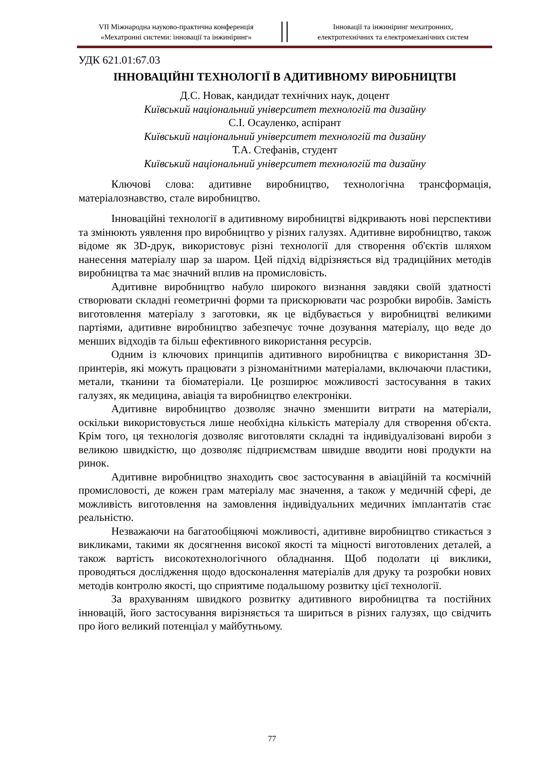VII Міжнародна науково-практична конференція
«Мехатронні системи: інновації та інжиніринг»
Інновації та інжиніринг мехатронних,
електротехнічних та електромеханічних систем
УДК 621.01:67.03
ІННОВАЦІЙНІ ТЕХНОЛОГІЇ В АДИТИВНОМУ ВИРОБНИЦТВІ
Д.С. Новак, кандидат технічних наук, доцент
Київський національний університет технологій та дизайну
С.І. Осауленко, аспірант
Київський національний університет технологій та дизайну
Т.А. Стефанів, студент
Київський національний університет технологій та дизайну
Ключові слова: адитивне виробництво, технологічна трансформація, матеріалознавство, стале виробництво.
Інноваційні технології в адитивному виробництві відкривають нові перспективи та змінюють уявлення про виробництво у різних галузях. Адитивне виробництво, також відоме як 3D-друк, використовує різні технології для створення об'єктів шляхом нанесення матеріалу шар за шаром. Цей підхід відрізняється від традиційних методів виробництва та має значний вплив на промисловість.
Адитивне виробництво набуло широкого визнання завдяки своїй здатності створювати складні геометричні форми та прискорювати час розробки виробів. Замість виготовлення матеріалу з заготовки, як це відбувається у виробництві великими партіями, адитивне виробництво забезпечує точне дозування матеріалу, що веде до менших відходів та більш ефективного використання ресурсів.
Одним із ключових принципів адитивного виробництва є використання 3D-принтерів, які можуть працювати з різноманітними матеріалами, включаючи пластики, метали, тканини та біоматеріали. Це розширює можливості застосування в таких галузях, як медицина, авіація та виробництво електроніки.
Адитивне виробництво дозволяє значно зменшити витрати на матеріали, оскільки використовується лише необхідна кількість матеріалу для створення об'єкта. Крім того, ця технологія дозволяє виготовляти складні та індивідуалізовані вироби з великою швидкістю, що дозволяє підприємствам швидше вводити нові продукти на ринок.
Адитивне виробництво знаходить своє застосування в авіаційній та космічній промисловості, де кожен грам матеріалу має значення, а також у медичній сфері, де можливість виготовлення на замовлення індивідуальних медичних імплантатів стає реальністю.
Незважаючи на багатообіцяючі можливості, адитивне виробництво стикається з викликами, такими як досягнення високої якості та міцності виготовлених деталей, а також вартість високотехнологічного обладнання. Щоб подолати ці виклики, проводяться дослідження щодо вдосконалення матеріалів для друку та розробки нових методів контролю якості, що сприятиме подальшому розвитку цієї технології.
За врахуванням швидкого розвитку адитивного виробництва та постійних інновацій, його застосування вирізняється та шириться в різних галузях, що свідчить про його великий потенціал у майбутньому.
77